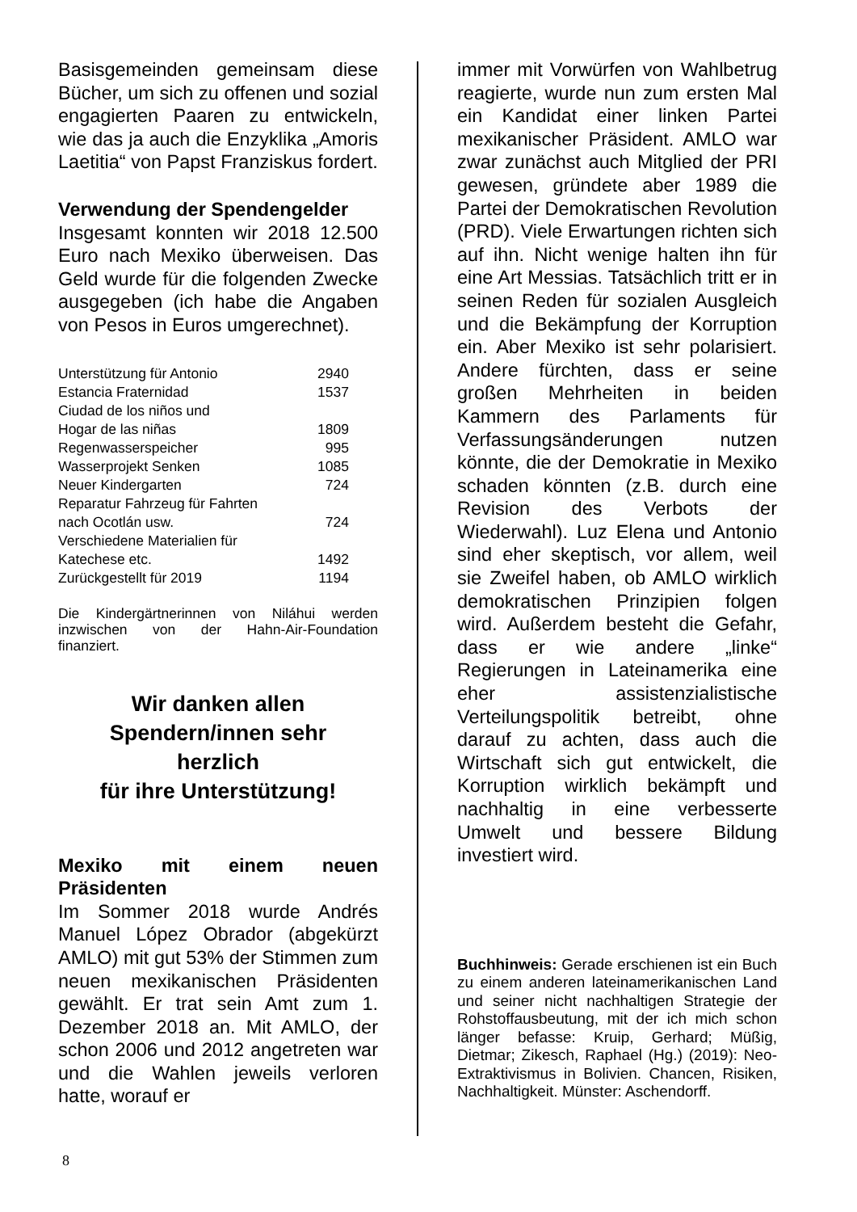Basisgemeinden gemeinsam diese Bücher, um sich zu offenen und sozial engagierten Paaren zu entwickeln, wie das ja auch die Enzyklika „Amoris Laetitia“ von Papst Franziskus fordert.
Verwendung der Spendengelder
Insgesamt konnten wir 2018 12.500 Euro nach Mexiko überweisen. Das Geld wurde für die folgenden Zwecke ausgegeben (ich habe die Angaben von Pesos in Euros umgerechnet).
| Unterstützung für Antonio | 2940 |
| Estancia Fraternidad | 1537 |
| Ciudad de los niños und Hogar de las niñas | 1809 |
| Regenwasserspeicher | 995 |
| Wasserprojekt Senken | 1085 |
| Neuer Kindergarten | 724 |
| Reparatur Fahrzeug für Fahrten nach Ocotlán usw. | 724 |
| Verschiedene Materialien für Katechese etc. | 1492 |
| Zurückgestellt für 2019 | 1194 |
Die Kindergärtnerinnen von Niláhui werden inzwischen von der Hahn-Air-Foundation finanziert.
Wir danken allen
Spendern/innen sehr
herzlich
für ihre Unterstützung!
Mexiko mit einem neuen Präsidenten
Im Sommer 2018 wurde Andrés Manuel López Obrador (abgekürzt AMLO) mit gut 53% der Stimmen zum neuen mexikanischen Präsidenten gewählt. Er trat sein Amt zum 1. Dezember 2018 an. Mit AMLO, der schon 2006 und 2012 angetreten war und die Wahlen jeweils verloren hatte, worauf er
immer mit Vorwürfen von Wahlbetrug reagierte, wurde nun zum ersten Mal ein Kandidat einer linken Partei mexikanischer Präsident. AMLO war zwar zunächst auch Mitglied der PRI gewesen, gründete aber 1989 die Partei der Demokratischen Revolution (PRD). Viele Erwartungen richten sich auf ihn. Nicht wenige halten ihn für eine Art Messias. Tatsächlich tritt er in seinen Reden für sozialen Ausgleich und die Bekämpfung der Korruption ein. Aber Mexiko ist sehr polarisiert. Andere fürchten, dass er seine großen Mehrheiten in beiden Kammern des Parlaments für Verfassungsänderungen nutzen könnte, die der Demokratie in Mexiko schaden könnten (z.B. durch eine Revision des Verbots der Wiederwahl). Luz Elena und Antonio sind eher skeptisch, vor allem, weil sie Zweifel haben, ob AMLO wirklich demokratischen Prinzipien folgen wird. Außerdem besteht die Gefahr, dass er wie andere „linke“ Regierungen in Lateinamerika eine eher assistenzialistische Verteilungspolitik betreibt, ohne darauf zu achten, dass auch die Wirtschaft sich gut entwickelt, die Korruption wirklich bekämpft und nachhaltig in eine verbesserte Umwelt und bessere Bildung investiert wird.
Buchhinweis: Gerade erschienen ist ein Buch zu einem anderen lateinamerikanischen Land und seiner nicht nachhaltigen Strategie der Rohstoffausbeutung, mit der ich mich schon länger befasse: Kruip, Gerhard; Müßig, Dietmar; Zikesch, Raphael (Hg.) (2019): Neo-Extraktivismus in Bolivien. Chancen, Risiken, Nachhaltigkeit. Münster: Aschendorff.
8